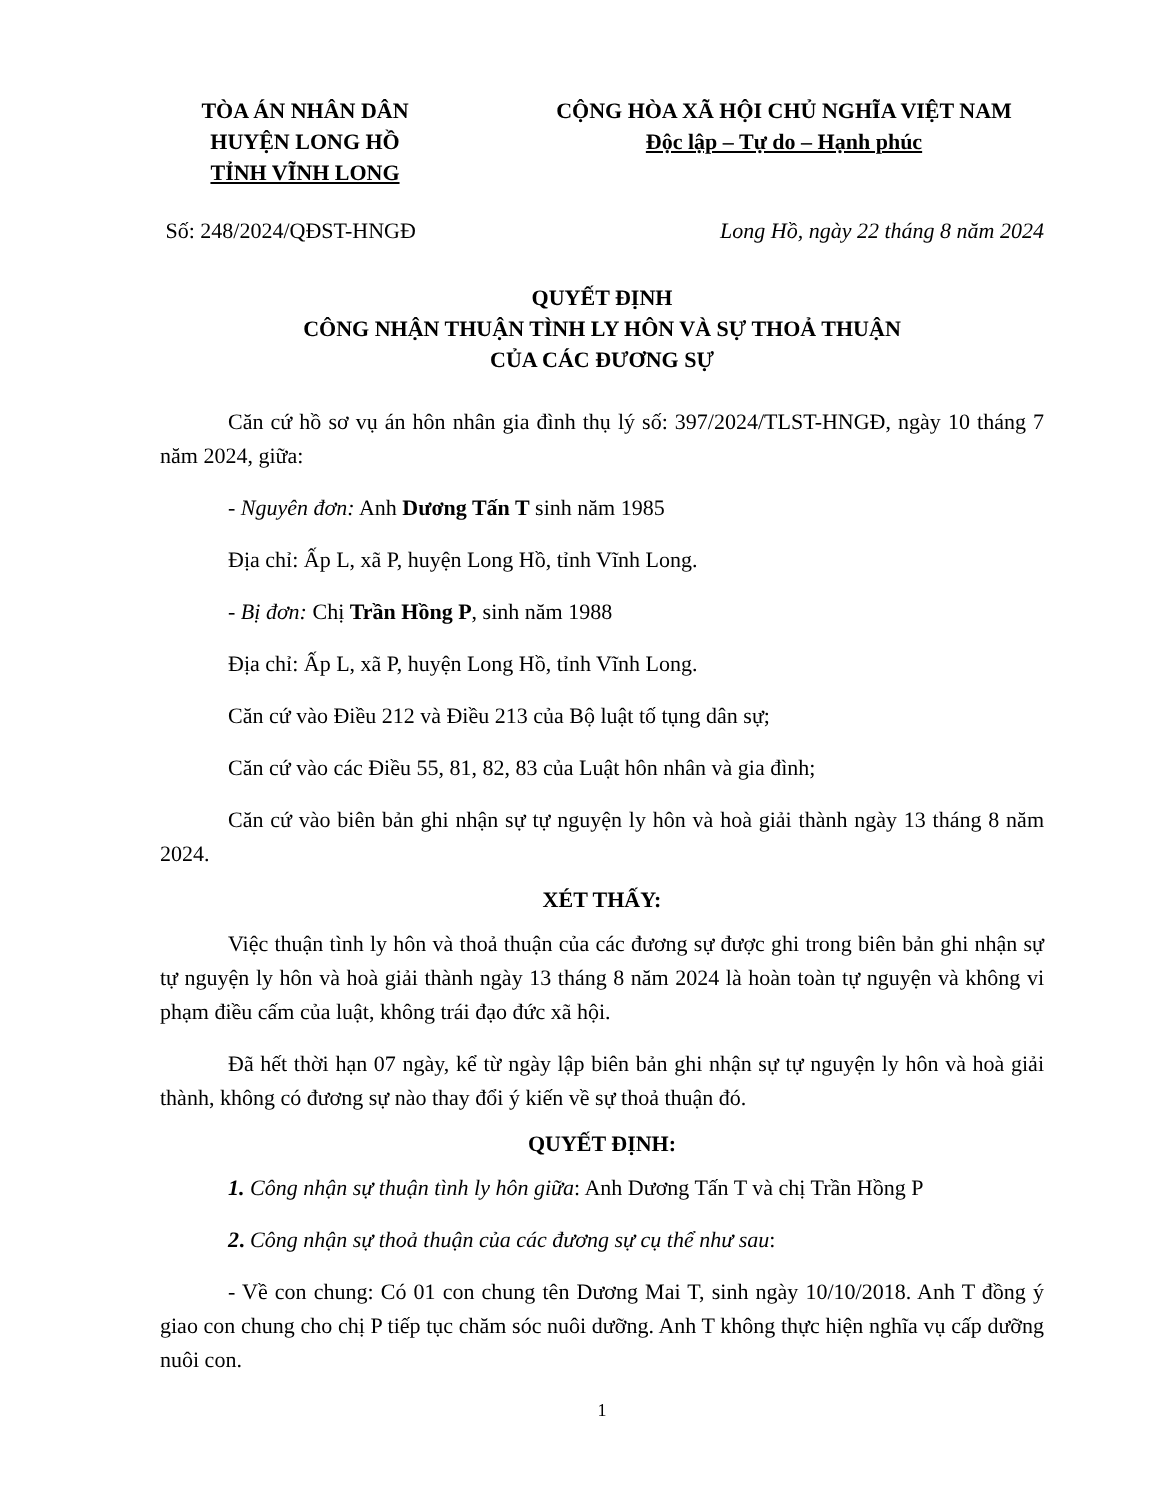TÒA ÁN NHÂN DÂN
HUYỆN LONG HỒ
TỈNH VĨNH LONG
CỘNG HÒA XÃ HỘI CHỦ NGHĨA VIỆT NAM
Độc lập – Tự do – Hạnh phúc
Số: 248/2024/QĐST-HNGĐ Long Hồ, ngày 22 tháng 8 năm 2024
QUYẾT ĐỊNH
CÔNG NHẬN THUẬN TÌNH LY HÔN VÀ SỰ THOẢ THUẬN
CỦA CÁC ĐƯƠNG SỰ
Căn cứ hồ sơ vụ án hôn nhân gia đình thụ lý số: 397/2024/TLST-HNGĐ, ngày 10 tháng 7 năm 2024, giữa:
- Nguyên đơn: Anh Dương Tấn T sinh năm 1985
Địa chỉ: Ấp L, xã P, huyện Long Hồ, tỉnh Vĩnh Long.
- Bị đơn: Chị Trần Hồng P, sinh năm 1988
Địa chỉ: Ấp L, xã P, huyện Long Hồ, tỉnh Vĩnh Long.
Căn cứ vào Điều 212 và Điều 213 của Bộ luật tố tụng dân sự;
Căn cứ vào các Điều 55, 81, 82, 83 của Luật hôn nhân và gia đình;
Căn cứ vào biên bản ghi nhận sự tự nguyện ly hôn và hoà giải thành ngày 13 tháng 8 năm 2024.
XÉT THẤY:
Việc thuận tình ly hôn và thoả thuận của các đương sự được ghi trong biên bản ghi nhận sự tự nguyện ly hôn và hoà giải thành ngày 13 tháng 8 năm 2024 là hoàn toàn tự nguyện và không vi phạm điều cấm của luật, không trái đạo đức xã hội.
Đã hết thời hạn 07 ngày, kể từ ngày lập biên bản ghi nhận sự tự nguyện ly hôn và hoà giải thành, không có đương sự nào thay đổi ý kiến về sự thoả thuận đó.
QUYẾT ĐỊNH:
1. Công nhận sự thuận tình ly hôn giữa: Anh Dương Tấn T và chị Trần Hồng P
2. Công nhận sự thoả thuận của các đương sự cụ thể như sau:
- Về con chung: Có 01 con chung tên Dương Mai T, sinh ngày 10/10/2018. Anh T đồng ý giao con chung cho chị P tiếp tục chăm sóc nuôi dưỡng. Anh T không thực hiện nghĩa vụ cấp dưỡng nuôi con.
1